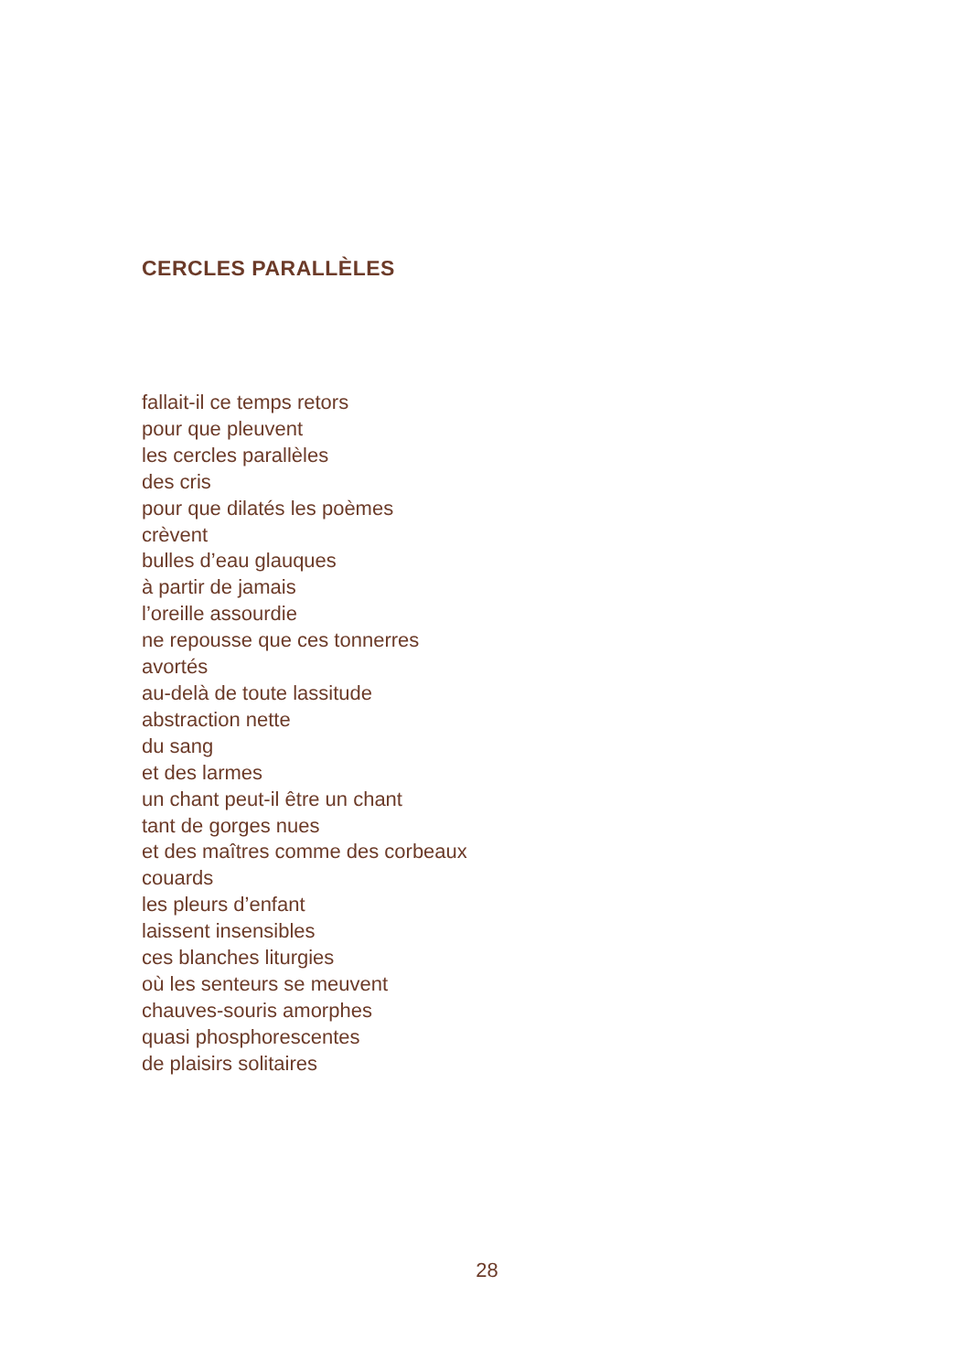CERCLES PARALLÈLES
fallait-il ce temps retors
pour que pleuvent
les cercles parallèles
des cris
pour que dilatés les poèmes
crèvent
bulles d’eau glauques
à partir de jamais
l’oreille assourdie
ne repousse que ces tonnerres
avortés
au-delà de toute lassitude
abstraction nette
du sang
et des larmes
un chant peut-il être un chant
tant de gorges nues
et des maîtres comme des corbeaux
couards
les pleurs d’enfant
laissent insensibles
ces blanches liturgies
où les senteurs se meuvent
chauves-souris amorphes
quasi phosphorescentes
de plaisirs solitaires
28